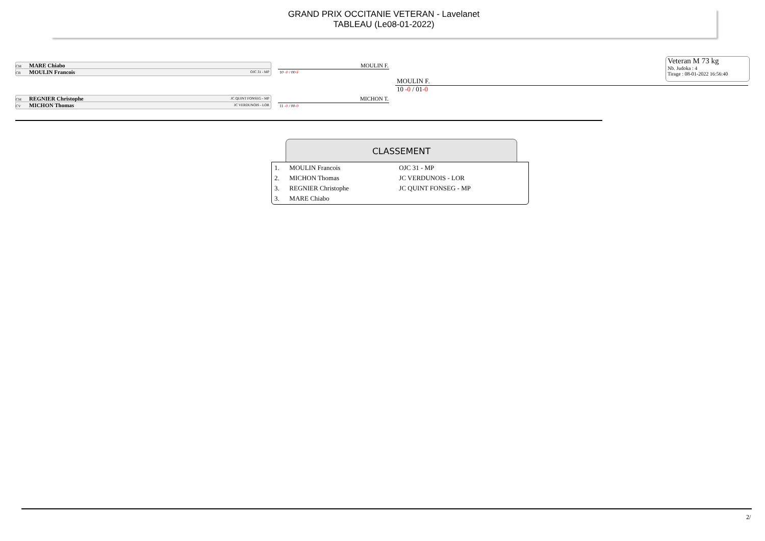GRAND PRIX OCCITANIE VETERAN - Lavelanet
TABLEAU (Le08-01-2022)
Veteran M 73 kg
Nb. Judoka : 4
Tirage : 08-01-2022 16:56:40
CM MARE Chiabo
CB MOULIN Francois OJC 31 - MP
CM REGNIER Christophe JC QUINT FONSEG - MP
CV MICHON Thomas JC VERDUNOIS - LOR
MOULIN F.
10 -0 / 00-F
MICHON T.
11 -0 / 00-0
MOULIN F.
10 -0 / 01-0
CLASSEMENT
| 1. | MOULIN Francois | OJC 31 - MP |
| 2. | MICHON Thomas | JC VERDUNOIS - LOR |
| 3. | REGNIER Christophe | JC QUINT FONSEG - MP |
| 3. | MARE Chiabo | |
2/